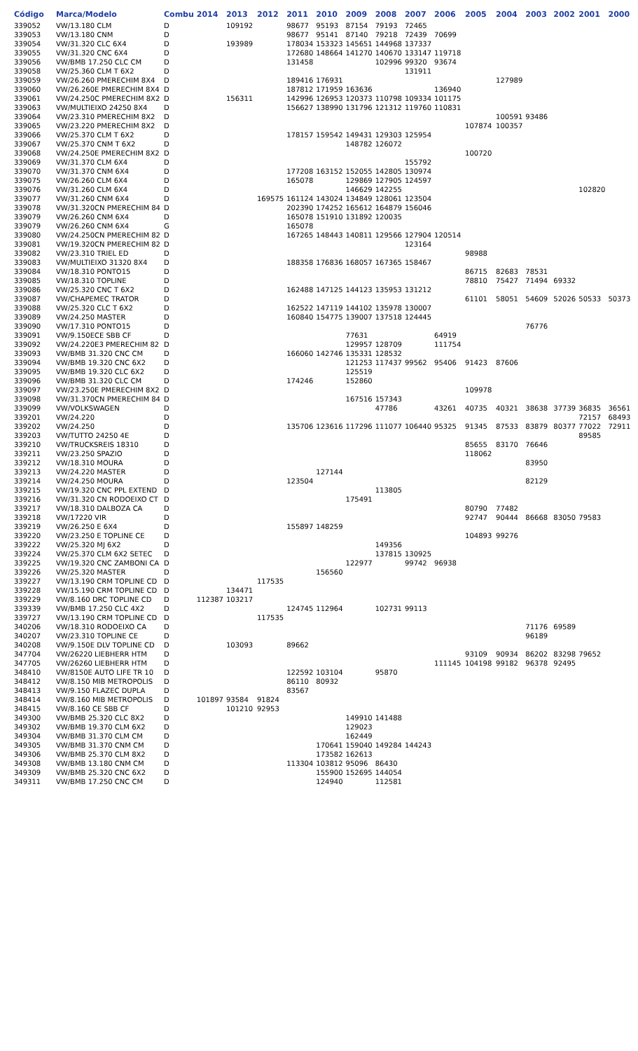| Código | Marca/Modelo | Combu | 2014 | 2013 | 2012 | 2011 | 2010 | 2009 | 2008 | 2007 | 2006 | 2005 | 2004 | 2003 | 2002 | 2001 | 2000 |
| --- | --- | --- | --- | --- | --- | --- | --- | --- | --- | --- | --- | --- | --- | --- | --- | --- | --- |
| 339052 | VW/13.180 CLM | D | | 109192 | | 98677 | 95193 | 87154 | 79193 | 72465 | | | | | | | |
| 339053 | VW/13.180 CNM | D | | | | 98677 | 95141 | 87140 | 79218 | 72439 | 70699 | | | | | | |
| 339054 | VW/31.320 CLC 6X4 | D | | 193989 | | 178034 | 153323 | 145651 | 144968 | 137337 | | | | | | | |
| 339055 | VW/31.320 CNC 6X4 | D | | | | 172680 | 148664 | 141270 | 140670 | 133147 | 119718 | | | | | | |
| 339056 | VW/BMB 17.250 CLC CM | D | | | | 131458 | | | 102996 | 99320 | 93674 | | | | | | |
| 339058 | VW/25.360 CLM T 6X2 | D | | | | | | | | 131911 | | | | | | | |
| 339059 | VW/26.260 PMERECHIM 8X4 | D | | | | 189416 | 176931 | | | | | | 127989 | | | | |
| 339060 | VW/26.260E PMERECHIM 8X4 | D | | | | 187812 | 171959 | 163636 | | | 136940 | | | | | | |
| 339061 | VW/24.250C PMERECHIM 8X2 | D | | 156311 | | 142996 | 126953 | 120373 | 110798 | 109334 | 101175 | | | | | | |
| 339063 | VW/MULTIEIXO 24250 8X4 | D | | | | 156627 | 138990 | 131796 | 121312 | 119760 | 110831 | | | | | | |
| 339064 | VW/23.310 PMERECHIM 8X2 | D | | | | | | | | | | | 100591 | 93486 | | | |
| 339065 | VW/23.220 PMERECHIM 8X2 | D | | | | | | | | | | 107874 | 100357 | | | | |
| 339066 | VW/25.370 CLM T 6X2 | D | | | | 178157 | 159542 | 149431 | 129303 | 125954 | | | | | | | |
| 339067 | VW/25.370 CNM T 6X2 | D | | | | | | 148782 | 126072 | | | | | | | | |
| 339068 | VW/24.250E PMERECHIM 8X2 | D | | | | | | | | | | 100720 | | | | | |
| 339069 | VW/31.370 CLM 6X4 | D | | | | | | | | 155792 | | | | | | | |
| 339070 | VW/31.370 CNM 6X4 | D | | | | 177208 | 163152 | 152055 | 142805 | 130974 | | | | | | | |
| 339075 | VW/26.260 CLM 6X4 | D | | | | 165078 | | 129869 | 127905 | 124597 | | | | | | | |
| 339076 | VW/31.260 CLM 6X4 | D | | | | | | 146629 | 142255 | | | | | | | 102820 | |
| 339077 | VW/31.260 CNM 6X4 | D | | | 169575 | 161124 | 143024 | 134849 | 128061 | 123504 | | | | | | | |
| 339078 | VW/31.320CN PMERECHIM 84 | D | | | | 202390 | 174252 | 165612 | 164879 | 156046 | | | | | | | |
| 339079 | VW/26.260 CNM 6X4 | D | | | | 165078 | 151910 | 131892 | 120035 | | | | | | | | |
| 339079 | VW/26.260 CNM 6X4 | G | | | | 165078 | | | | | | | | | | | |
| 339080 | VW/24.250CN PMERECHIM 82 | D | | | | 167265 | 148443 | 140811 | 129566 | 127904 | 120514 | | | | | | |
| 339081 | VW/19.320CN PMERECHIM 82 | D | | | | | | | | 123164 | | | | | | | |
| 339082 | VW/23.310 TRIEL ED | D | | | | | | | | | | 98988 | | | | | |
| 339083 | VW/MULTIEIXO 31320 8X4 | D | | | | 188358 | 176836 | 168057 | 167365 | 158467 | | | | | | | |
| 339084 | VW/18.310 PONTO15 | D | | | | | | | | | | 86715 | 82683 | 78531 | | | |
| 339085 | VW/18.310 TOPLINE | D | | | | | | | | | | 78810 | 75427 | 71494 | 69332 | | |
| 339086 | VW/25.320 CNC T 6X2 | D | | | | 162488 | 147125 | 144123 | 135953 | 131212 | | | | | | | |
| 339087 | VW/CHAPEMEC TRATOR | D | | | | | | | | | | 61101 | 58051 | 54609 | 52026 | 50533 | 50373 |
| 339088 | VW/25.320 CLC T 6X2 | D | | | | 162522 | 147119 | 144102 | 135978 | 130007 | | | | | | | |
| 339089 | VW/24.250 MASTER | D | | | | 160840 | 154775 | 139007 | 137518 | 124445 | | | | | | | |
| 339090 | VW/17.310 PONTO15 | D | | | | | | | | | | | | 76776 | | | |
| 339091 | VW/9.150ECE SBB CF | D | | | | | | 77631 | | | 64919 | | | | | | |
| 339092 | VW/24.220E3 PMERECHIM 82 | D | | | | | | 129957 | 128709 | | 111754 | | | | | | |
| 339093 | VW/BMB 31.320 CNC CM | D | | | | 166060 | 142746 | 135331 | 128532 | | | | | | | | |
| 339094 | VW/BMB 19.320 CNC 6X2 | D | | | | | | 121253 | 117437 | 99562 | 95406 | 91423 | 87606 | | | | |
| 339095 | VW/BMB 19.320 CLC 6X2 | D | | | | | | 125519 | | | | | | | | | |
| 339096 | VW/BMB 31.320 CLC CM | D | | | | 174246 | | 152860 | | | | | | | | | |
| 339097 | VW/23.250E PMERECHIM 8X2 | D | | | | | | | | | | 109978 | | | | | |
| 339098 | VW/31.370CN PMERECHIM 84 | D | | | | | | 167516 | 157343 | | | | | | | | |
| 339099 | VW/VOLKSWAGEN | D | | | | | | | 47786 | | 43261 | 40735 | 40321 | 38638 | 37739 | 36835 | 36561 |
| 339201 | VW/24.220 | D | | | | | | | | | | | | | | 72157 | 68493 |
| 339202 | VW/24.250 | D | | | | 135706 | 123616 | 117296 | 111077 | 106440 | 95325 | 91345 | 87533 | 83879 | 80377 | 77022 | 72911 |
| 339203 | VW/TUTTO 24250 4E | D | | | | | | | | | | | | | | 89585 | |
| 339210 | VW/TRUCKSREIS 18310 | D | | | | | | | | | | 85655 | 83170 | 76646 | | | |
| 339211 | VW/23.250 SPAZIO | D | | | | | | | | | | 118062 | | | | | |
| 339212 | VW/18.310 MOURA | D | | | | | | | | | | | | 83950 | | | |
| 339213 | VW/24.220 MASTER | D | | | | | 127144 | | | | | | | | | | |
| 339214 | VW/24.250 MOURA | D | | | | 123504 | | | | | | | | 82129 | | | |
| 339215 | VW/19.320 CNC PPL EXTEND | D | | | | | | | 113805 | | | | | | | | |
| 339216 | VW/31.320 CN RODOEIXO CT | D | | | | | | 175491 | | | | | | | | | |
| 339217 | VW/18.310 DALBOZA CA | D | | | | | | | | | | 80790 | 77482 | | | | |
| 339218 | VW/17220 VIR | D | | | | | | | | | | 92747 | 90444 | 86668 | 83050 | 79583 | |
| 339219 | VW/26.250 E 6X4 | D | | | | 155897 | 148259 | | | | | | | | | | |
| 339220 | VW/23.250 E TOPLINE CE | D | | | | | | | | | | 104893 | 99276 | | | | |
| 339222 | VW/25.320 MJ 6X2 | D | | | | | | | 149356 | | | | | | | | |
| 339224 | VW/25.370 CLM 6X2 SETEC | D | | | | | | | 137815 | 130925 | | | | | | | |
| 339225 | VW/19.320 CNC ZAMBONI CA | D | | | | | | 122977 | | 99742 | 96938 | | | | | | |
| 339226 | VW/25.320 MASTER | D | | | | | 156560 | | | | | | | | | | |
| 339227 | VW/13.190 CRM TOPLINE CD | D | | | 117535 | | | | | | | | | | | | |
| 339228 | VW/15.190 CRM TOPLINE CD | D | | 134471 | | | | | | | | | | | | | |
| 339229 | VW/8.160 DRC TOPLINE CD | D | 112387 | 103217 | | | | | | | | | | | | | |
| 339339 | VW/BMB 17.250 CLC 4X2 | D | | | | 124745 | 112964 | | 102731 | 99113 | | | | | | | |
| 339727 | VW/13.190 CRM TOPLINE CD | D | | | 117535 | | | | | | | | | | | | |
| 340206 | VW/18.310 RODOEIXO CA | D | | | | | | | | | | | | 71176 | 69589 | | |
| 340207 | VW/23.310 TOPLINE CE | D | | | | | | | | | | | | 96189 | | | |
| 340208 | VW/9.150E DLV TOPLINE CD | D | | 103093 | | 89662 | | | | | | | | | | | |
| 347704 | VW/26220 LIEBHERR HTM | D | | | | | | | | | | 93109 | 90934 | 86202 | 83298 | 79652 | |
| 347705 | VW/26260 LIEBHERR HTM | D | | | | | | | | | 111145 | 104198 | 99182 | 96378 | 92495 | | |
| 348410 | VW/8150E AUTO LIFE TR 10 | D | | | | 122592 | 103104 | | 95870 | | | | | | | | |
| 348412 | VW/8.150 MIB METROPOLIS | D | | | | 86110 | 80932 | | | | | | | | | | |
| 348413 | VW/9.150 FLAZEC DUPLA | D | | | | 83567 | | | | | | | | | | | |
| 348414 | VW/8.160 MIB METROPOLIS | D | 101897 | 93584 | 91824 | | | | | | | | | | | | |
| 348415 | VW/8.160 CE SBB CF | D | | 101210 | 92953 | | | | | | | | | | | | |
| 349300 | VW/BMB 25.320 CLC 8X2 | D | | | | | | 149910 | 141488 | | | | | | | | |
| 349302 | VW/BMB 19.370 CLM 6X2 | D | | | | | | 129023 | | | | | | | | | |
| 349304 | VW/BMB 31.370 CLM CM | D | | | | | | 162449 | | | | | | | | | |
| 349305 | VW/BMB 31.370 CNM CM | D | | | | | 170641 | 159040 | 149284 | 144243 | | | | | | | |
| 349306 | VW/BMB 25.370 CLM 8X2 | D | | | | | 173582 | 162613 | | | | | | | | | |
| 349308 | VW/BMB 13.180 CNM CM | D | | | | 113304 | 103812 | 95096 | 86430 | | | | | | | | |
| 349309 | VW/BMB 25.320 CNC 6X2 | D | | | | | 155900 | 152695 | 144054 | | | | | | | | |
| 349311 | VW/BMB 17.250 CNC CM | D | | | | | 124940 | | 112581 | | | | | | | | |